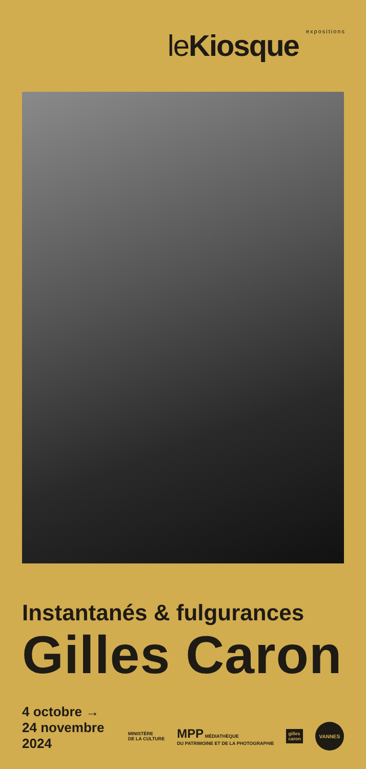le Kiosque expositions
Instantanés & fulgurances
Gilles Caron
4 octobre →
24 novembre
2024
MINISTÈRE
DE LA CULTURE
MPP MÉDIATHÈQUE
DU PATRIMOINE ET DE LA PHOTOGRAPHIE
gilles
caron
VANNES